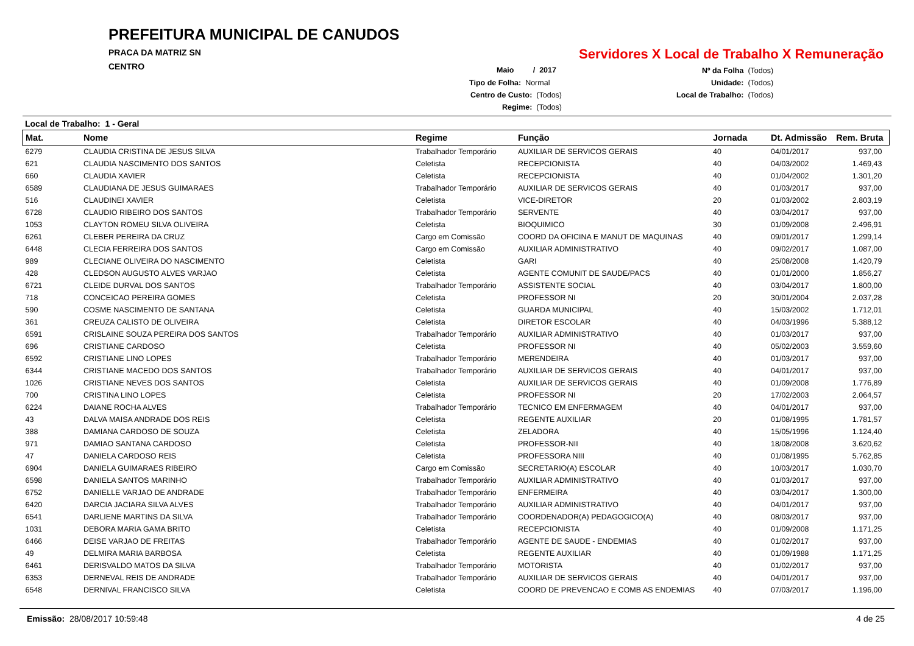PREFEITURA MUNICIPAL DE CANUDOS
PRACA DA MATRIZ SN
CENTRO
Servidores X Local de Trabalho X Remuneração
Maio / 2017
Tipo de Folha: Normal
Centro de Custo: (Todos)
Regime: (Todos)
Nº da Folha (Todos)
Unidade: (Todos)
Local de Trabalho: (Todos)
Local de Trabalho: 1 - Geral
| Mat. | Nome | Regime | Função | Jornada | Dt. Admissão | Rem. Bruta |
| --- | --- | --- | --- | --- | --- | --- |
| 6279 | CLAUDIA CRISTINA DE JESUS SILVA | Trabalhador Temporário | AUXILIAR DE SERVICOS GERAIS | 40 | 04/01/2017 | 937,00 |
| 621 | CLAUDIA NASCIMENTO DOS SANTOS | Celetista | RECEPCIONISTA | 40 | 04/03/2002 | 1.469,43 |
| 660 | CLAUDIA XAVIER | Celetista | RECEPCIONISTA | 40 | 01/04/2002 | 1.301,20 |
| 6589 | CLAUDIANA DE JESUS GUIMARAES | Trabalhador Temporário | AUXILIAR DE SERVICOS GERAIS | 40 | 01/03/2017 | 937,00 |
| 516 | CLAUDINEI XAVIER | Celetista | VICE-DIRETOR | 20 | 01/03/2002 | 2.803,19 |
| 6728 | CLAUDIO RIBEIRO DOS SANTOS | Trabalhador Temporário | SERVENTE | 40 | 03/04/2017 | 937,00 |
| 1053 | CLAYTON ROMEU SILVA OLIVEIRA | Celetista | BIOQUIMICO | 30 | 01/09/2008 | 2.496,91 |
| 6261 | CLEBER PEREIRA DA CRUZ | Cargo em Comissão | COORD DA OFICINA E MANUT DE MAQUINAS | 40 | 09/01/2017 | 1.299,14 |
| 6448 | CLECIA FERREIRA DOS SANTOS | Cargo em Comissão | AUXILIAR ADMINISTRATIVO | 40 | 09/02/2017 | 1.087,00 |
| 989 | CLECIANE OLIVEIRA DO NASCIMENTO | Celetista | GARI | 40 | 25/08/2008 | 1.420,79 |
| 428 | CLEDSON AUGUSTO ALVES VARJAO | Celetista | AGENTE COMUNIT DE SAUDE/PACS | 40 | 01/01/2000 | 1.856,27 |
| 6721 | CLEIDE DURVAL DOS SANTOS | Trabalhador Temporário | ASSISTENTE SOCIAL | 40 | 03/04/2017 | 1.800,00 |
| 718 | CONCEICAO PEREIRA GOMES | Celetista | PROFESSOR NI | 20 | 30/01/2004 | 2.037,28 |
| 590 | COSME NASCIMENTO DE SANTANA | Celetista | GUARDA MUNICIPAL | 40 | 15/03/2002 | 1.712,01 |
| 361 | CREUZA CALISTO DE OLIVEIRA | Celetista | DIRETOR ESCOLAR | 40 | 04/03/1996 | 5.388,12 |
| 6591 | CRISLAINE SOUZA PEREIRA DOS SANTOS | Trabalhador Temporário | AUXILIAR ADMINISTRATIVO | 40 | 01/03/2017 | 937,00 |
| 696 | CRISTIANE CARDOSO | Celetista | PROFESSOR NI | 40 | 05/02/2003 | 3.559,60 |
| 6592 | CRISTIANE LINO LOPES | Trabalhador Temporário | MERENDEIRA | 40 | 01/03/2017 | 937,00 |
| 6344 | CRISTIANE MACEDO DOS SANTOS | Trabalhador Temporário | AUXILIAR DE SERVICOS GERAIS | 40 | 04/01/2017 | 937,00 |
| 1026 | CRISTIANE NEVES DOS SANTOS | Celetista | AUXILIAR DE SERVICOS GERAIS | 40 | 01/09/2008 | 1.776,89 |
| 700 | CRISTINA LINO LOPES | Celetista | PROFESSOR NI | 20 | 17/02/2003 | 2.064,57 |
| 6224 | DAIANE ROCHA ALVES | Trabalhador Temporário | TECNICO EM ENFERMAGEM | 40 | 04/01/2017 | 937,00 |
| 43 | DALVA MAISA ANDRADE DOS REIS | Celetista | REGENTE AUXILIAR | 20 | 01/08/1995 | 1.781,57 |
| 388 | DAMIANA CARDOSO DE SOUZA | Celetista | ZELADORA | 40 | 15/05/1996 | 1.124,40 |
| 971 | DAMIAO SANTANA CARDOSO | Celetista | PROFESSOR-NII | 40 | 18/08/2008 | 3.620,62 |
| 47 | DANIELA CARDOSO REIS | Celetista | PROFESSORA NIII | 40 | 01/08/1995 | 5.762,85 |
| 6904 | DANIELA GUIMARAES RIBEIRO | Cargo em Comissão | SECRETARIO(A) ESCOLAR | 40 | 10/03/2017 | 1.030,70 |
| 6598 | DANIELA SANTOS MARINHO | Trabalhador Temporário | AUXILIAR ADMINISTRATIVO | 40 | 01/03/2017 | 937,00 |
| 6752 | DANIELLE VARJAO DE ANDRADE | Trabalhador Temporário | ENFERMEIRA | 40 | 03/04/2017 | 1.300,00 |
| 6420 | DARCIA JACIARA SILVA ALVES | Trabalhador Temporário | AUXILIAR ADMINISTRATIVO | 40 | 04/01/2017 | 937,00 |
| 6541 | DARLIENE MARTINS DA SILVA | Trabalhador Temporário | COORDENADOR(A) PEDAGOGICO(A) | 40 | 08/03/2017 | 937,00 |
| 1031 | DEBORA MARIA GAMA BRITO | Celetista | RECEPCIONISTA | 40 | 01/09/2008 | 1.171,25 |
| 6466 | DEISE VARJAO DE FREITAS | Trabalhador Temporário | AGENTE DE SAUDE - ENDEMIAS | 40 | 01/02/2017 | 937,00 |
| 49 | DELMIRA MARIA BARBOSA | Celetista | REGENTE AUXILIAR | 40 | 01/09/1988 | 1.171,25 |
| 6461 | DERISVALDO MATOS DA SILVA | Trabalhador Temporário | MOTORISTA | 40 | 01/02/2017 | 937,00 |
| 6353 | DERNEVAL REIS DE ANDRADE | Trabalhador Temporário | AUXILIAR DE SERVICOS GERAIS | 40 | 04/01/2017 | 937,00 |
| 6548 | DERNIVAL FRANCISCO SILVA | Celetista | COORD DE PREVENCAO E COMB AS ENDEMIAS | 40 | 07/03/2017 | 1.196,00 |
Emissão: 28/08/2017 10:59:48 4 de 25